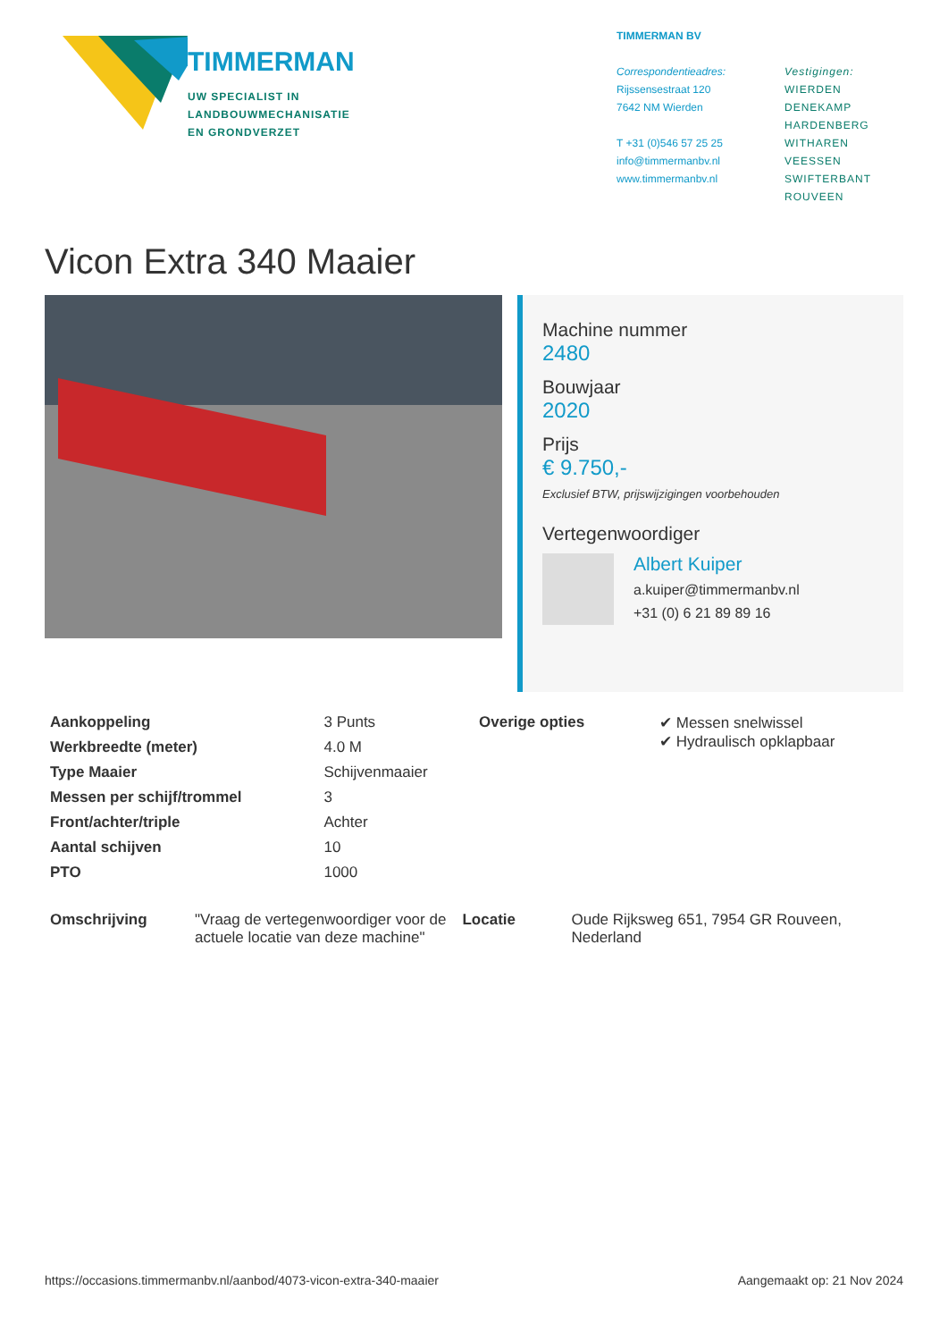TIMMERMAN
UW SPECIALIST IN
LANDBOUWMECHANISATIE
EN GRONDVERZET
TIMMERMAN BV
Correspondentieadres:
Rijssensestraat 120
7642 NM Wierden
T +31 (0)546 57 25 25
info@timmermanbv.nl
www.timmermanbv.nl
Vestigingen:
WIERDEN
DENEKAMP
HARDENBERG
WITHAREN
VEESSEN
SWIFTERBANT
ROUVEEN
Vicon Extra 340 Maaier
Machine nummer
2480
Bouwjaar
2020
Prijs
€ 9.750,-
Exclusief BTW, prijswijzigingen voorbehouden
Vertegenwoordiger
Albert Kuiper
a.kuiper@timmermanbv.nl
+31 (0) 6 21 89 89 16
| Aankoppeling | 3 Punts |
| Werkbreedte (meter) | 4.0 M |
| Type Maaier | Schijvenmaaier |
| Messen per schijf/trommel | 3 |
| Front/achter/triple | Achter |
| Aantal schijven | 10 |
| PTO | 1000 |
| Overige opties | ✔ Messen snelwissel ✔ Hydraulisch opklapbaar |
| Omschrijving | "Vraag de vertegenwoordiger voor de actuele locatie van deze machine" |
| Locatie | Oude Rijksweg 651, 7954 GR Rouveen, Nederland |
https://occasions.timmermanbv.nl/aanbod/4073-vicon-extra-340-maaier Aangemaakt op: 21 Nov 2024